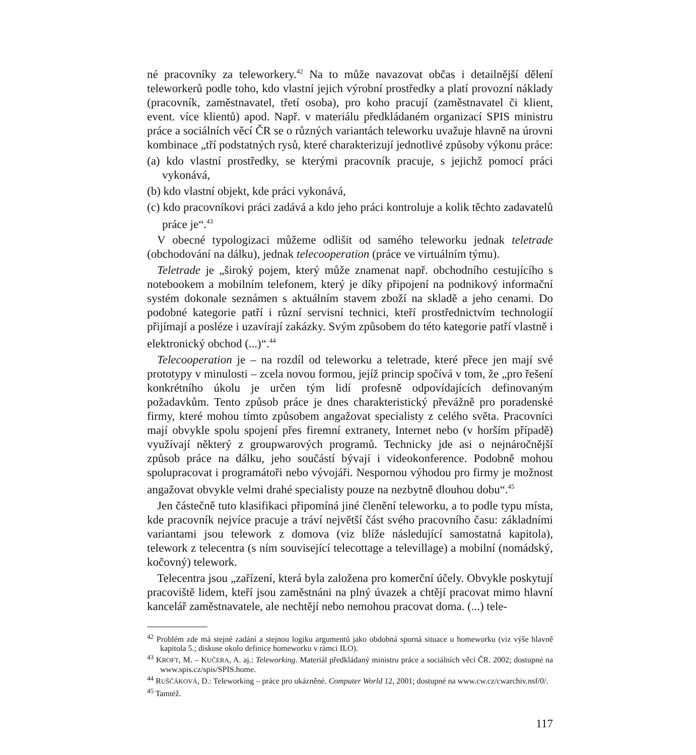né pracovníky za teleworkery.<sup>42</sup> Na to může navazovat občas i detailnější dělení teleworkerů podle toho, kdo vlastní jejich výrobní prostředky a platí provozní náklady (pracovník, zaměstnavatel, třetí osoba), pro koho pracují (zaměstnavatel či klient, event. více klientů) apod. Např. v materiálu předkládaném organizací SPIS ministru práce a sociálních věcí ČR se o různých variantách teleworku uvažuje hlavně na úrovni kombinace „tří podstatných rysů, které charakterizují jednotlivé způsoby výkonu práce:
(a) kdo vlastní prostředky, se kterými pracovník pracuje, s jejichž pomocí práci vykonává,
(b) kdo vlastní objekt, kde práci vykonává,
(c) kdo pracovníkovi práci zadává a kdo jeho práci kontroluje a kolik těchto zadavatelů práce je“.<sup>43</sup>
V obecné typologizaci můžeme odlišit od samého teleworku jednak teletrade (obchodování na dálku), jednak telecooperation (práce ve virtuálním týmu).
Teletrade je „široký pojem, který může znamenat např. obchodního cestujícího s notebookem a mobilním telefonem, který je díky připojení na podnikový informační systém dokonale seznámen s aktuálním stavem zboží na skladě a jeho cenami. Do podobné kategorie patří i různí servisní technici, kteří prostřednictvím technologií přijímají a posléze i uzavírají zakázky. Svým způsobem do této kategorie patří vlastně i elektronický obchod (...)“.<sup>44</sup>
Telecooperation je – na rozdíl od teleworku a teletrade, které přece jen mají své prototypy v minulosti – zcela novou formou, jejíž princip spočívá v tom, že „pro řešení konkrétního úkolu je určen tým lidí profesně odpovídajících definovaným požadavkům. Tento způsob práce je dnes charakteristický převážně pro poradenské firmy, které mohou tímto způsobem angažovat specialisty z celého světa. Pracovníci mají obvykle spolu spojení přes firemní extranety, Internet nebo (v horším případě) využívají některý z groupwarových programů. Technicky jde asi o nejnáročnější způsob práce na dálku, jeho součástí bývají i videokonference. Podobně mohou spolupracovat i programátoři nebo vývojáři. Nespornou výhodou pro firmy je možnost angažovat obvykle velmi drahé specialisty pouze na nezbytně dlouhou dobu“.<sup>45</sup>
Jen částečně tuto klasifikaci připomíná jiné členění teleworku, a to podle typu místa, kde pracovník nejvíce pracuje a tráví největší část svého pracovního času: základními variantami jsou telework z domova (viz blíže následující samostatná kapitola), telework z telecentra (s ním související telecottage a televillage) a mobilní (nomádský, kočovný) telework.
Telecentra jsou „zařízení, která byla založena pro komerční účely. Obvykle poskytují pracoviště lidem, kteří jsou zaměstnáni na plný úvazek a chtějí pracovat mimo hlavní kancelář zaměstnavatele, ale nechtějí nebo nemohou pracovat doma. (...) tele-
<sup>42</sup> Problém zde má stejné zadání a stejnou logiku argumentů jako obdobná sporná situace u homeworku (viz výše hlavně kapitola 5.; diskuse okolo definice homeworku v rámci ILO).
<sup>43</sup> KROFT, M. – KUČERA, A. aj.: Teleworking. Materiál předkládaný ministru práce a sociálních věcí ČR. 2002; dostupné na www.spis.cz/spis/SPIS.home.
<sup>44</sup> RUŠČÁKOVÁ, D.: Teleworking – práce pro ukázněné. Computer World 12, 2001; dostupné na www.cw.cz/cwarchiv.nsf/0/.
<sup>45</sup> Tamtéž.
117